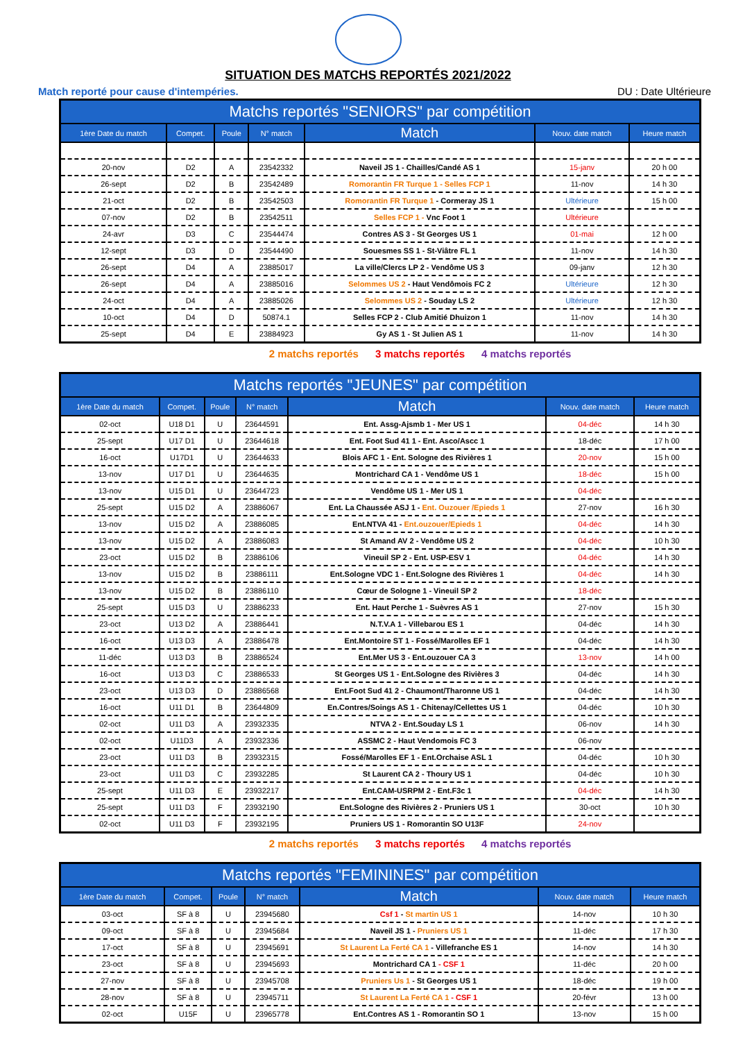SITUATION DES MATCHS REPORTÉS 2021/2022
Match reporté pour cause d'intempéries. DU : Date Ultérieure
| Matchs reportés "SENIORS" par compétition | | | | | | |
| --- | --- | --- | --- | --- | --- | --- |
| 1ère Date du match | Compet. | Poule | N° match | Match | Nouv. date match | Heure match |
| 20-nov | D2 | A | 23542332 | Naveil JS 1 - Chailles/Candé AS 1 | 15-janv | 20 h 00 |
| 26-sept | D2 | B | 23542489 | Romorantin FR Turque 1 - Selles FCP 1 | 11-nov | 14 h 30 |
| 21-oct | D2 | B | 23542503 | Romorantin FR Turque 1 - Cormeray JS 1 | Ultérieure | 15 h 00 |
| 07-nov | D2 | B | 23542511 | Selles FCP 1 - Vnc Foot 1 | Ultérieure | |
| 24-avr | D3 | C | 23544474 | Contres AS 3 - St Georges US 1 | 01-mai | 12 h 00 |
| 12-sept | D3 | D | 23544490 | Souesmes SS 1 - St-Viâtre FL 1 | 11-nov | 14 h 30 |
| 26-sept | D4 | A | 23885017 | La ville/Clercs LP 2 - Vendôme US 3 | 09-janv | 12 h 30 |
| 26-sept | D4 | A | 23885016 | Selommes US 2 - Haut Vendômois FC 2 | Ultérieure | 12 h 30 |
| 24-oct | D4 | A | 23885026 | Selommes US 2 - Souday LS 2 | Ultérieure | 12 h 30 |
| 10-oct | D4 | D | 50874.1 | Selles FCP 2 - Club Amitié Dhuizon 1 | 11-nov | 14 h 30 |
| 25-sept | D4 | E | 23884923 | Gy AS 1 - St Julien AS 1 | 11-nov | 14 h 30 |
2 matchs reportés 3 matchs reportés 4 matchs reportés
| Matchs reportés "JEUNES" par compétition | | | | | | |
| --- | --- | --- | --- | --- | --- | --- |
| 1ère Date du match | Compet. | Poule | N° match | Match | Nouv. date match | Heure match |
| 02-oct | U18 D1 | U | 23644591 | Ent. Assg-Ajsmb 1 - Mer US 1 | 04-déc | 14 h 30 |
| 25-sept | U17 D1 | U | 23644618 | Ent. Foot Sud 41 1 - Ent. Asco/Ascc 1 | 18-déc | 17 h 00 |
| 16-oct | U17D1 | U | 23644633 | Blois AFC 1 - Ent. Sologne des Rivières 1 | 20-nov | 15 h 00 |
| 13-nov | U17 D1 | U | 23644635 | Montrichard CA 1 - Vendôme US 1 | 18-déc | 15 h 00 |
| 13-nov | U15 D1 | U | 23644723 | Vendôme US 1 - Mer US 1 | 04-déc | |
| 25-sept | U15 D2 | A | 23886067 | Ent. La Chaussée ASJ 1 - Ent. Ouzouer /Epieds 1 | 27-nov | 16 h 30 |
| 13-nov | U15 D2 | A | 23886085 | Ent.NTVA 41 - Ent.ouzouer/Epieds 1 | 04-déc | 14 h 30 |
| 13-nov | U15 D2 | A | 23886083 | St Amand AV 2 - Vendôme US 2 | 04-déc | 10 h 30 |
| 23-oct | U15 D2 | B | 23886106 | Vineuil SP 2 - Ent. USP-ESV 1 | 04-déc | 14 h 30 |
| 13-nov | U15 D2 | B | 23886111 | Ent.Sologne VDC 1 - Ent.Sologne des Rivières 1 | 04-déc | 14 h 30 |
| 13-nov | U15 D2 | B | 23886110 | Cœur de Sologne 1 - Vineuil SP 2 | 18-déc | |
| 25-sept | U15 D3 | U | 23886233 | Ent. Haut Perche 1 - Suèvres AS 1 | 27-nov | 15 h 30 |
| 23-oct | U13 D2 | A | 23886441 | N.T.V.A 1 - Villebarou ES 1 | 04-déc | 14 h 30 |
| 16-oct | U13 D3 | A | 23886478 | Ent.Montoire ST 1 - Fossé/Marolles EF 1 | 04-déc | 14 h 30 |
| 11-déc | U13 D3 | B | 23886524 | Ent.Mer US 3 - Ent.ouzouer CA 3 | 13-nov | 14 h 00 |
| 16-oct | U13 D3 | C | 23886533 | St Georges US 1 - Ent.Sologne des Rivières 3 | 04-déc | 14 h 30 |
| 23-oct | U13 D3 | D | 23886568 | Ent.Foot Sud 41 2 - Chaumont/Tharonne US 1 | 04-déc | 14 h 30 |
| 16-oct | U11 D1 | B | 23644809 | En.Contres/Soings AS 1 - Chitenay/Cellettes US 1 | 04-déc | 10 h 30 |
| 02-oct | U11 D3 | A | 23932335 | NTVA 2 - Ent.Souday LS 1 | 06-nov | 14 h 30 |
| 02-oct | U11D3 | A | 23932336 | ASSMC 2 - Haut Vendomois FC 3 | 06-nov | |
| 23-oct | U11 D3 | B | 23932315 | Fossé/Marolles EF 1 - Ent.Orchaise ASL 1 | 04-déc | 10 h 30 |
| 23-oct | U11 D3 | C | 23932285 | St Laurent CA 2 - Thoury US 1 | 04-déc | 10 h 30 |
| 25-sept | U11 D3 | E | 23932217 | Ent.CAM-USRPM 2 - Ent.F3c 1 | 04-déc | 14 h 30 |
| 25-sept | U11 D3 | F | 23932190 | Ent.Sologne des Rivières 2 - Pruniers US 1 | 30-oct | 10 h 30 |
| 02-oct | U11 D3 | F | 23932195 | Pruniers US 1 - Romorantin SO U13F | 24-nov | |
2 matchs reportés 3 matchs reportés 4 matchs reportés
| Matchs reportés "FEMININES" par compétition | | | | | | |
| --- | --- | --- | --- | --- | --- | --- |
| 1ère Date du match | Compet. | Poule | N° match | Match | Nouv. date match | Heure match |
| 03-oct | SF à 8 | U | 23945680 | Csf 1 - St martin US 1 | 14-nov | 10 h 30 |
| 09-oct | SF à 8 | U | 23945684 | Naveil JS 1 - Pruniers US 1 | 11-déc | 17 h 30 |
| 17-oct | SF à 8 | U | 23945691 | St Laurent La Ferté CA 1 - Villefranche ES 1 | 14-nov | 14 h 30 |
| 23-oct | SF à 8 | U | 23945693 | Montrichard CA 1 - CSF 1 | 11-déc | 20 h 00 |
| 27-nov | SF à 8 | U | 23945708 | Pruniers Us 1 - St Georges US 1 | 18-déc | 19 h 00 |
| 28-nov | SF à 8 | U | 23945711 | St Laurent La Ferté CA 1 - CSF 1 | 20-févr | 13 h 00 |
| 02-oct | U15F | U | 23965778 | Ent.Contres AS 1 - Romorantin SO 1 | 13-nov | 15 h 00 |